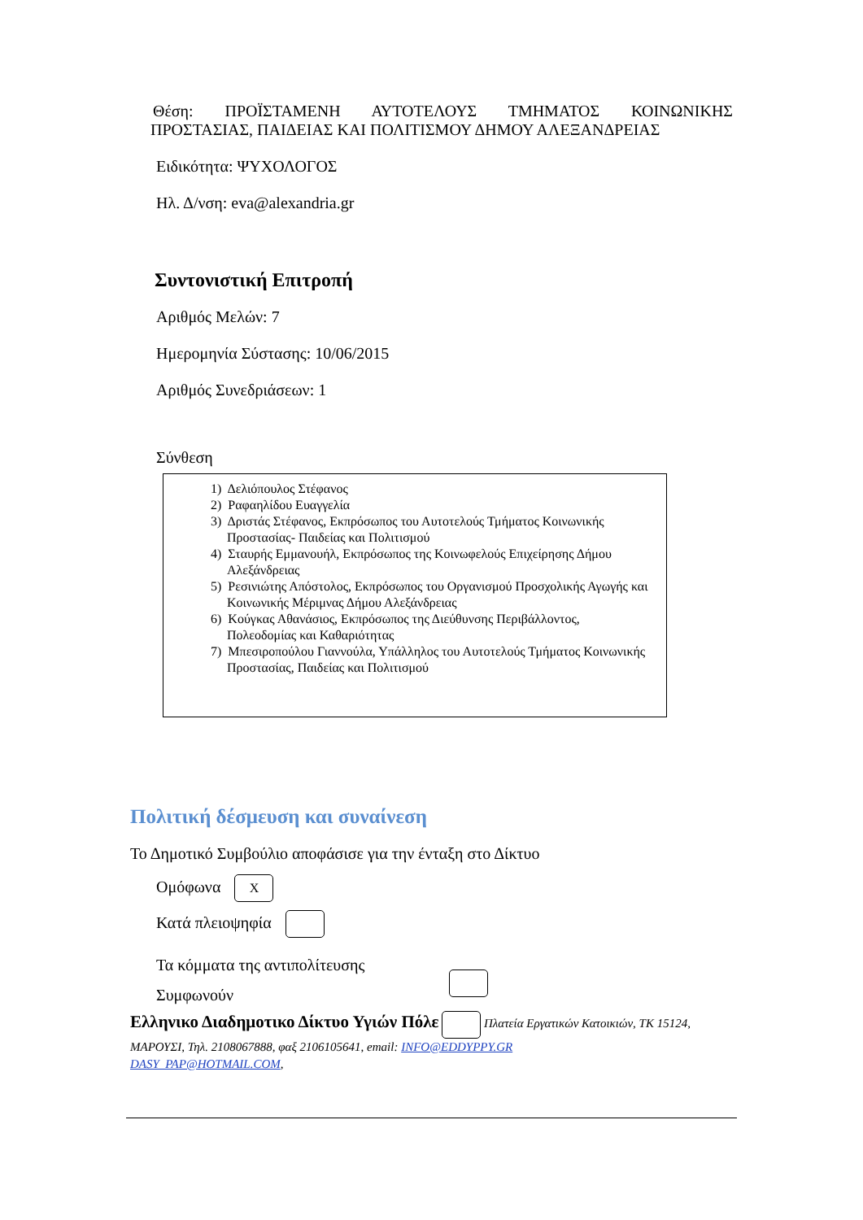Θέση: ΠΡΟΪΣΤΑΜΕΝΗ ΑΥΤΟΤΕΛΟΥΣ ΤΜΗΜΑΤΟΣ ΚΟΙΝΩΝΙΚΗΣ
ΠΡΟΣΤΑΣΙΑΣ, ΠΑΙΔΕΙΑΣ ΚΑΙ ΠΟΛΙΤΙΣΜΟΥ ΔΗΜΟΥ ΑΛΕΞΑΝΔΡΕΙΑΣ
Ειδικότητα: ΨΥΧΟΛΟΓΟΣ
Ηλ. Δ/νση: eva@alexandria.gr
Συντονιστική Επιτροπή
Αριθμός Μελών: 7
Ημερομηνία Σύστασης: 10/06/2015
Αριθμός Συνεδριάσεων: 1
Σύνθεση
1) Δελιόπουλος Στέφανος
2) Ραφαηλίδου Ευαγγελία
3) Δριστάς Στέφανος, Εκπρόσωπος του Αυτοτελούς Τμήματος Κοινωνικής Προστασίας- Παιδείας και Πολιτισμού
4) Σταυρής Εμμανουήλ, Εκπρόσωπος της Κοινωφελούς Επιχείρησης Δήμου Αλεξάνδρειας
5) Ρεσινιώτης Απόστολος, Εκπρόσωπος του Οργανισμού Προσχολικής Αγωγής και Κοινωνικής Μέριμνας Δήμου Αλεξάνδρειας
6) Κούγκας Αθανάσιος, Εκπρόσωπος της Διεύθυνσης Περιβάλλοντος, Πολεοδομίας και Καθαριότητας
7) Μπεσιροπούλου Γιαννούλα, Υπάλληλος του Αυτοτελούς Τμήματος Κοινωνικής Προστασίας, Παιδείας και Πολιτισμού
Πολιτική δέσμευση και συναίνεση
Το Δημοτικό Συμβούλιο αποφάσισε για την ένταξη στο Δίκτυο
Ομόφωνα X
Κατά πλειοψηφία
Τα κόμματα της αντιπολίτευσης
Συμφωνούν
Ελληνικο Διαδημοτικο Δίκτυο Υγιών Πόλε Πλατεία Εργατικών Κατοικιών, ΤΚ 15124, ΜΑΡΟΥΣΙ, Τηλ. 2108067888, φαξ 2106105641, email: INFO@EDDYPPY.GR
DASY_PAP@HOTMAIL.COM,